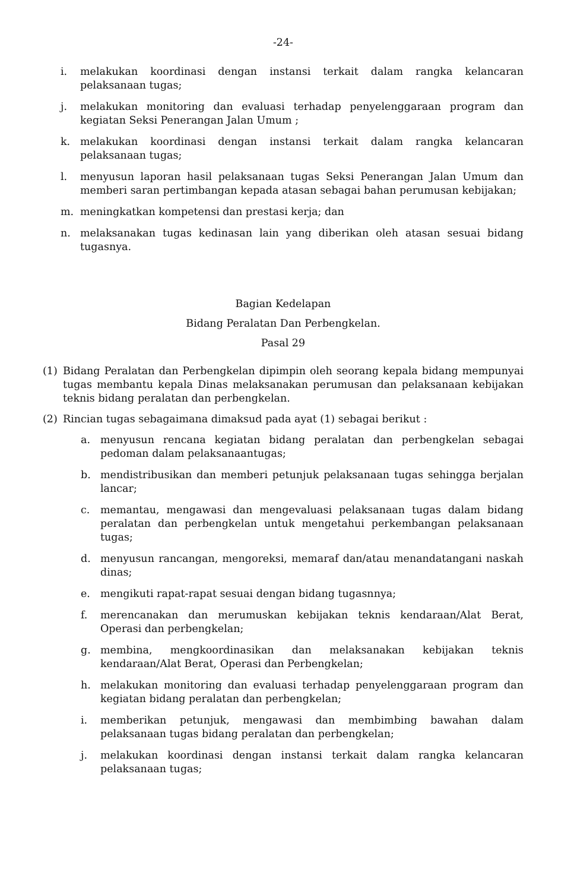-24-
i. melakukan koordinasi dengan instansi terkait dalam rangka kelancaran pelaksanaan tugas;
j. melakukan monitoring dan evaluasi terhadap penyelenggaraan program dan kegiatan Seksi Penerangan Jalan Umum ;
k. melakukan koordinasi dengan instansi terkait dalam rangka kelancaran pelaksanaan tugas;
l. menyusun laporan hasil pelaksanaan tugas Seksi Penerangan Jalan Umum dan memberi saran pertimbangan kepada atasan sebagai bahan perumusan kebijakan;
m. meningkatkan kompetensi dan prestasi kerja; dan
n. melaksanakan tugas kedinasan lain yang diberikan oleh atasan sesuai bidang tugasnya.
Bagian Kedelapan
Bidang Peralatan Dan Perbengkelan.
Pasal 29
(1) Bidang Peralatan dan Perbengkelan dipimpin oleh seorang kepala bidang mempunyai tugas membantu kepala Dinas melaksanakan perumusan dan pelaksanaan kebijakan teknis bidang peralatan dan perbengkelan.
(2) Rincian tugas sebagaimana dimaksud pada ayat (1) sebagai berikut :
a. menyusun rencana kegiatan bidang peralatan dan perbengkelan sebagai pedoman dalam pelaksanaantugas;
b. mendistribusikan dan memberi petunjuk pelaksanaan tugas sehingga berjalan lancar;
c. memantau, mengawasi dan mengevaluasi pelaksanaan tugas dalam bidang peralatan dan perbengkelan untuk mengetahui perkembangan pelaksanaan tugas;
d. menyusun rancangan, mengoreksi, memaraf dan/atau menandatangani naskah dinas;
e. mengikuti rapat-rapat sesuai dengan bidang tugasnnya;
f. merencanakan dan merumuskan kebijakan teknis kendaraan/Alat Berat, Operasi dan perbengkelan;
g. membina, mengkoordinasikan dan melaksanakan kebijakan teknis kendaraan/Alat Berat, Operasi dan Perbengkelan;
h. melakukan monitoring dan evaluasi terhadap penyelenggaraan program dan kegiatan bidang peralatan dan perbengkelan;
i. memberikan petunjuk, mengawasi dan membimbing bawahan dalam pelaksanaan tugas bidang peralatan dan perbengkelan;
j. melakukan koordinasi dengan instansi terkait dalam rangka kelancaran pelaksanaan tugas;